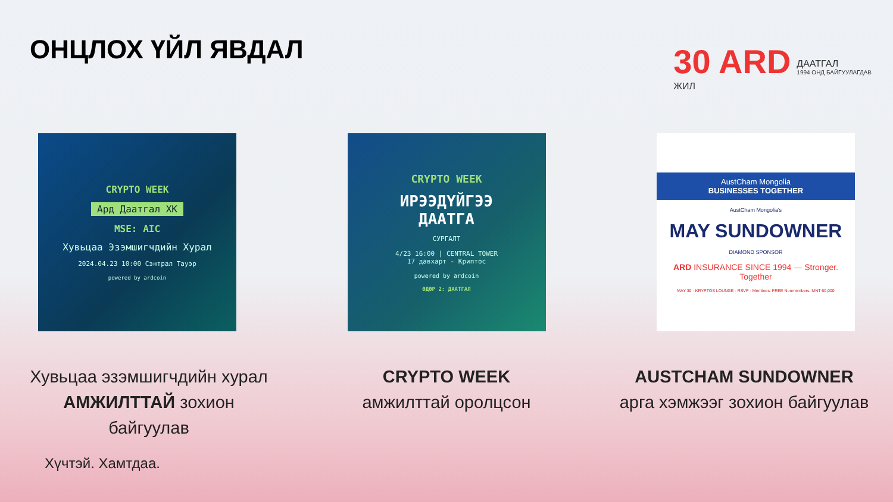ОНЦЛОХ ҮЙЛ ЯВДАЛ
30 ARD
ЖИЛ
ДААТГАЛ
1994 ОНД БАЙГУУЛАГДАВ
CRYPTO WEEK
Ард Даатгал ХК
MSE: AIC
Хувьцаа Эзэмшигчдийн Хурал
2024.04.23 10:00 Сэнтрал Тауэр
powered by ardcoin
CRYPTO WEEK
ИРЭЭДҮЙГЭЭ
ДААТГА
СУРГАЛТ
4/23 16:00 | CENTRAL TOWER
17 давхарт - Криптос
powered by ardcoin
ӨДӨР 2: ДААТГАЛ
AustCham Mongolia
BUSINESSES TOGETHER
AustCham Mongolia's
MAY SUNDOWNER
DIAMOND SPONSOR
ARD INSURANCE SINCE 1994 — Stronger. Together
MAY 30 · KRYPTOS LOUNGE · RSVP · Members: FREE Nonmembers: MNT 60,000
Хувьцаа эзэмшигчдийн хурал АМЖИЛТТАЙ зохион байгуулав
CRYPTO WEEK
амжилттай оролцсон
AUSTCHAM SUNDOWNER арга хэмжээг зохион байгуулав
Хүчтэй. Хамтдаа.